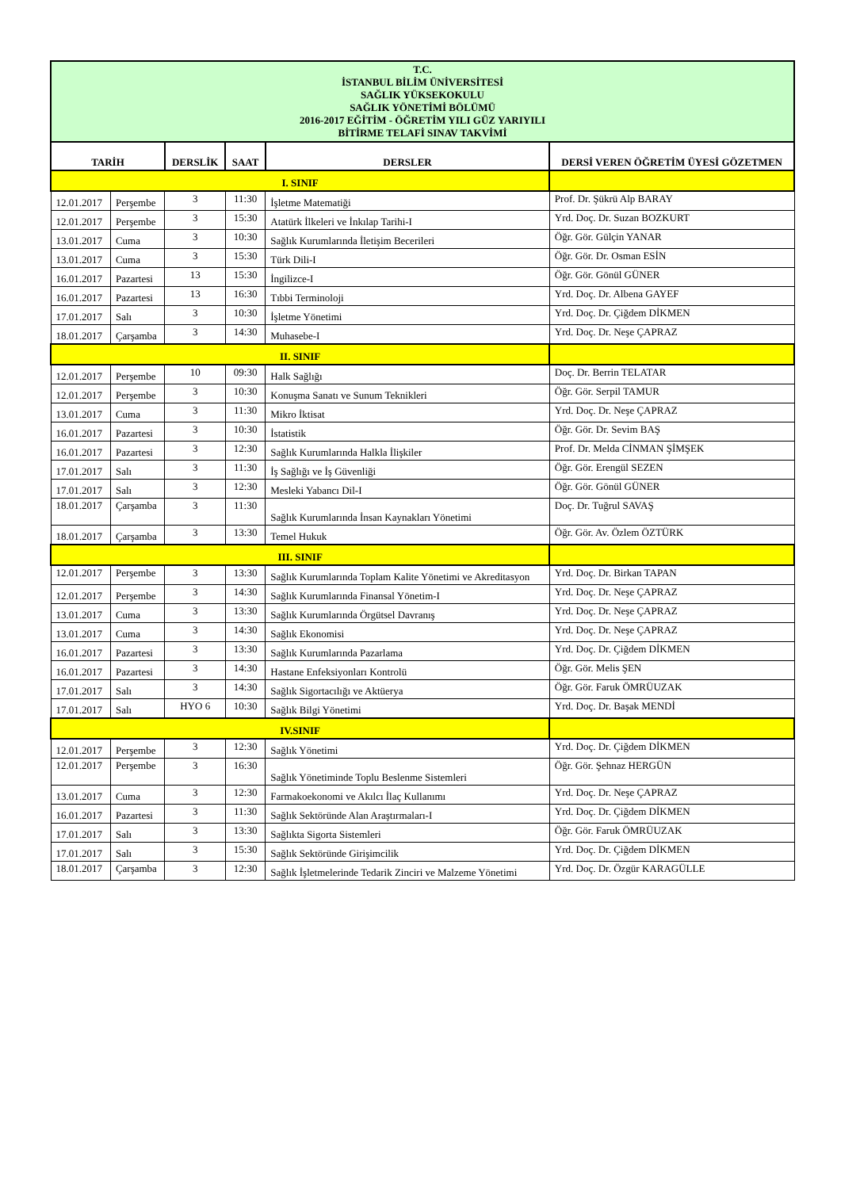| T.C. İSTANBUL BİLİM ÜNİVERSİTESİ SAĞLIK YÜKSEKOKULU SAĞLIK YÖNETİMİ BÖLÜMÜ 2016-2017 EĞİTİM - ÖĞRETİM YILI GÜZ YARIYILI BİTİRME TELAFİ SINAV TAKVİMİ | | | | | |
| TARİH | | DERSLİK | SAAT | DERSLER | DERSİ VEREN ÖĞRETİM ÜYESİ GÖZETMEN |
| I. SINIF | | | | | |
| 12.01.2017 | Perşembe | 3 | 11:30 | İşletme Matematiği | Prof. Dr. Şükrü Alp BARAY |
| 12.01.2017 | Perşembe | 3 | 15:30 | Atatürk İlkeleri ve İnkılap Tarihi-I | Yrd. Doç. Dr. Suzan BOZKURT |
| 13.01.2017 | Cuma | 3 | 10:30 | Sağlık Kurumlarında İletişim Becerileri | Öğr. Gör. Gülçin YANAR |
| 13.01.2017 | Cuma | 3 | 15:30 | Türk Dili-I | Öğr. Gör. Dr. Osman ESİN |
| 16.01.2017 | Pazartesi | 13 | 15:30 | İngilizce-I | Öğr. Gör. Gönül GÜNER |
| 16.01.2017 | Pazartesi | 13 | 16:30 | Tıbbi Terminoloji | Yrd. Doç. Dr. Albena GAYEF |
| 17.01.2017 | Salı | 3 | 10:30 | İşletme Yönetimi | Yrd. Doç. Dr. Çiğdem DİKMEN |
| 18.01.2017 | Çarşamba | 3 | 14:30 | Muhasebe-I | Yrd. Doç. Dr. Neşe ÇAPRAZ |
| II. SINIF | | | | | |
| 12.01.2017 | Perşembe | 10 | 09:30 | Halk Sağlığı | Doç. Dr. Berrin TELATAR |
| 12.01.2017 | Perşembe | 3 | 10:30 | Konuşma Sanatı ve Sunum Teknikleri | Öğr. Gör. Serpil TAMUR |
| 13.01.2017 | Cuma | 3 | 11:30 | Mikro İktisat | Yrd. Doç. Dr. Neşe ÇAPRAZ |
| 16.01.2017 | Pazartesi | 3 | 10:30 | İstatistik | Öğr. Gör. Dr. Sevim BAŞ |
| 16.01.2017 | Pazartesi | 3 | 12:30 | Sağlık Kurumlarında Halkla İlişkiler | Prof. Dr. Melda CİNMAN ŞİMŞEK |
| 17.01.2017 | Salı | 3 | 11:30 | İş Sağlığı ve İş Güvenliği | Öğr. Gör. Erengül SEZEN |
| 17.01.2017 | Salı | 3 | 12:30 | Mesleki Yabancı Dil-I | Öğr. Gör. Gönül GÜNER |
| 18.01.2017 | Çarşamba | 3 | 11:30 | Sağlık Kurumlarında İnsan Kaynakları Yönetimi | Doç. Dr. Tuğrul SAVAŞ |
| 18.01.2017 | Çarşamba | 3 | 13:30 | Temel Hukuk | Öğr. Gör. Av. Özlem ÖZTÜRK |
| III. SINIF | | | | | |
| 12.01.2017 | Perşembe | 3 | 13:30 | Sağlık Kurumlarında Toplam Kalite Yönetimi ve Akreditasyon | Yrd. Doç. Dr. Birkan TAPAN |
| 12.01.2017 | Perşembe | 3 | 14:30 | Sağlık Kurumlarında Finansal Yönetim-I | Yrd. Doç. Dr. Neşe ÇAPRAZ |
| 13.01.2017 | Cuma | 3 | 13:30 | Sağlık Kurumlarında Örgütsel Davranış | Yrd. Doç. Dr. Neşe ÇAPRAZ |
| 13.01.2017 | Cuma | 3 | 14:30 | Sağlık Ekonomisi | Yrd. Doç. Dr. Neşe ÇAPRAZ |
| 16.01.2017 | Pazartesi | 3 | 13:30 | Sağlık Kurumlarında Pazarlama | Yrd. Doç. Dr. Çiğdem DİKMEN |
| 16.01.2017 | Pazartesi | 3 | 14:30 | Hastane Enfeksiyonları Kontrolü | Öğr. Gör. Melis ŞEN |
| 17.01.2017 | Salı | 3 | 14:30 | Sağlık Sigortacılığı ve Aktüerya | Öğr. Gör. Faruk ÖMRÜUZAK |
| 17.01.2017 | Salı | HYO 6 | 10:30 | Sağlık Bilgi Yönetimi | Yrd. Doç. Dr. Başak MENDİ |
| IV.SINIF | | | | | |
| 12.01.2017 | Perşembe | 3 | 12:30 | Sağlık Yönetimi | Yrd. Doç. Dr. Çiğdem DİKMEN |
| 12.01.2017 | Perşembe | 3 | 16:30 | Sağlık Yönetiminde Toplu Beslenme Sistemleri | Öğr. Gör. Şehnaz HERGÜN |
| 13.01.2017 | Cuma | 3 | 12:30 | Farmakoekonomi ve Akılcı İlaç Kullanımı | Yrd. Doç. Dr. Neşe ÇAPRAZ |
| 16.01.2017 | Pazartesi | 3 | 11:30 | Sağlık Sektöründe Alan Araştırmaları-I | Yrd. Doç. Dr. Çiğdem DİKMEN |
| 17.01.2017 | Salı | 3 | 13:30 | Sağlıkta Sigorta Sistemleri | Öğr. Gör. Faruk ÖMRÜUZAK |
| 17.01.2017 | Salı | 3 | 15:30 | Sağlık Sektöründe Girişimcilik | Yrd. Doç. Dr. Çiğdem DİKMEN |
| 18.01.2017 | Çarşamba | 3 | 12:30 | Sağlık İşletmelerinde Tedarik Zinciri ve Malzeme Yönetimi | Yrd. Doç. Dr. Özgür KARAGÜLLE |